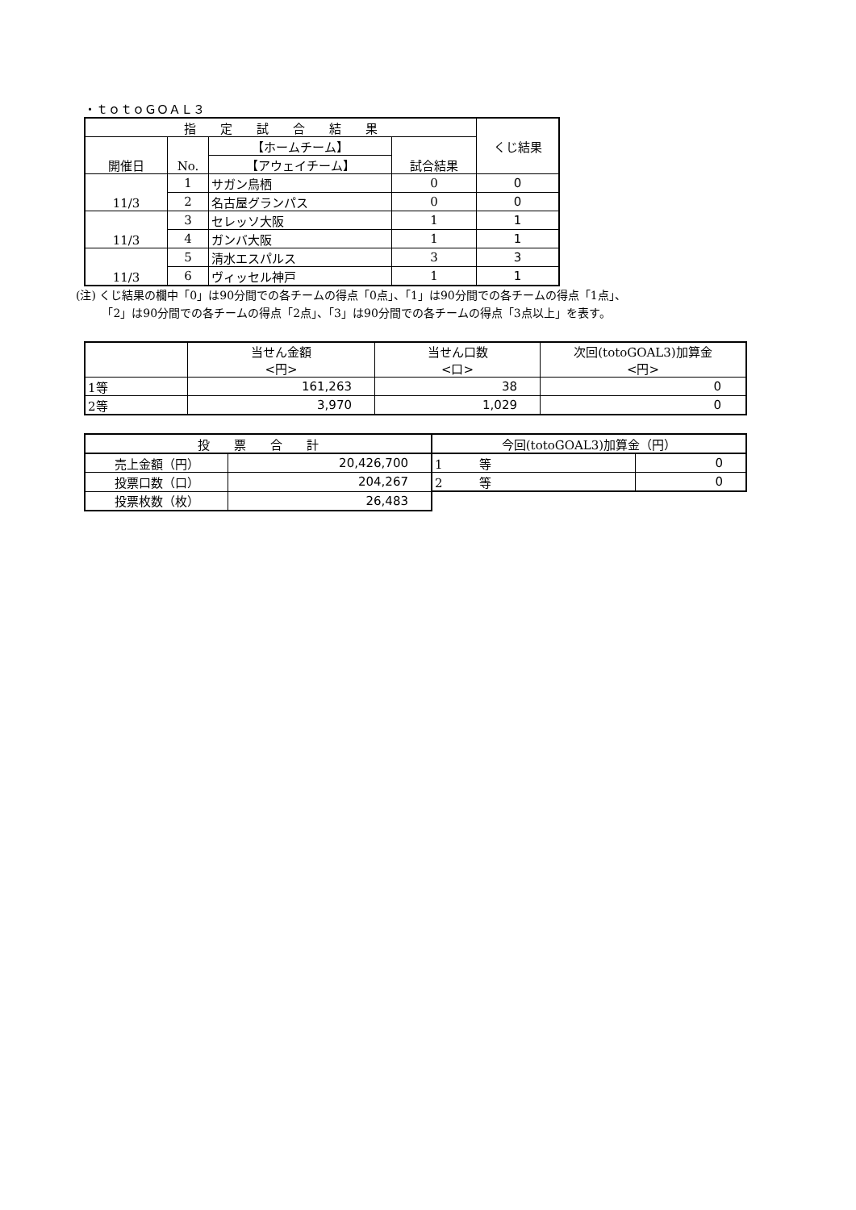・ｔｏｔｏＧＯＡＬ３
| 指 定 試 合 結 果 | | | | くじ結果 |
| --- | --- | --- | --- | --- |
| 開催日 | No. | 【ホームチーム】 | 試合結果 | |
| | | 【アウェイチーム】 | | |
| 11/3 | 1 | サガン鳥栖 | 0 | 0 |
| | 2 | 名古屋グランパス | 0 | 0 |
| 11/3 | 3 | セレッソ大阪 | 1 | 1 |
| | 4 | ガンバ大阪 | 1 | 1 |
| 11/3 | 5 | 清水エスパルス | 3 | 3 |
| | 6 | ヴィッセル神戸 | 1 | 1 |
(注) くじ結果の欄中「0」は90分間での各チームの得点「0点」、「1」は90分間での各チームの得点「1点」、
　　 「2」は90分間での各チームの得点「2点」、「3」は90分間での各チームの得点「3点以上」を表す。
| | 当せん金額 <円> | 当せん口数 <口> | 次回(totoGOAL3)加算金 <円> |
| 1等 | 161,263 | 38 | 0 |
| 2等 | 3,970 | 1,029 | 0 |
| 投 票 合 計 | | 今回(totoGOAL3)加算金（円） | |
| 売上金額（円） | 20,426,700 | 1 等 | 0 |
| 投票口数（口） | 204,267 | 2 等 | 0 |
| 投票枚数（枚） | 26,483 | | |